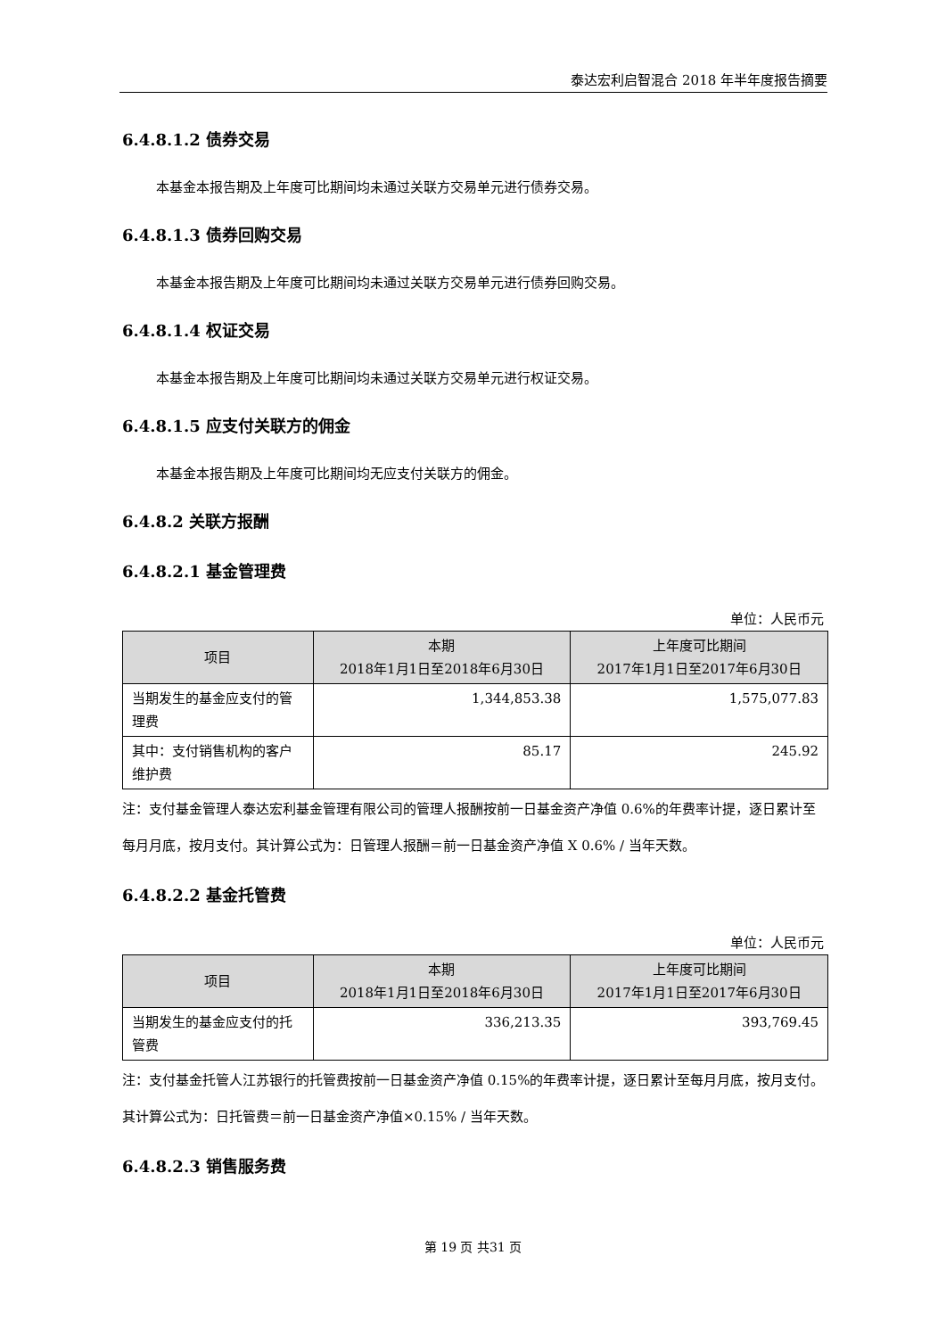泰达宏利启智混合 2018 年半年度报告摘要
6.4.8.1.2 债券交易
本基金本报告期及上年度可比期间均未通过关联方交易单元进行债券交易。
6.4.8.1.3 债券回购交易
本基金本报告期及上年度可比期间均未通过关联方交易单元进行债券回购交易。
6.4.8.1.4 权证交易
本基金本报告期及上年度可比期间均未通过关联方交易单元进行权证交易。
6.4.8.1.5 应支付关联方的佣金
本基金本报告期及上年度可比期间均无应支付关联方的佣金。
6.4.8.2 关联方报酬
6.4.8.2.1 基金管理费
单位：人民币元
| 项目 | 本期 2018年1月1日至2018年6月30日 | 上年度可比期间 2017年1月1日至2017年6月30日 |
| --- | --- | --- |
| 当期发生的基金应支付的管理费 | 1,344,853.38 | 1,575,077.83 |
| 其中：支付销售机构的客户维护费 | 85.17 | 245.92 |
注：支付基金管理人泰达宏利基金管理有限公司的管理人报酬按前一日基金资产净值 0.6%的年费率计提，逐日累计至每月月底，按月支付。其计算公式为：日管理人报酬＝前一日基金资产净值 X 0.6% / 当年天数。
6.4.8.2.2 基金托管费
单位：人民币元
| 项目 | 本期 2018年1月1日至2018年6月30日 | 上年度可比期间 2017年1月1日至2017年6月30日 |
| --- | --- | --- |
| 当期发生的基金应支付的托管费 | 336,213.35 | 393,769.45 |
注：支付基金托管人江苏银行的托管费按前一日基金资产净值 0.15%的年费率计提，逐日累计至每月月底，按月支付。其计算公式为：日托管费＝前一日基金资产净值×0.15% / 当年天数。
6.4.8.2.3 销售服务费
第 19 页 共31 页